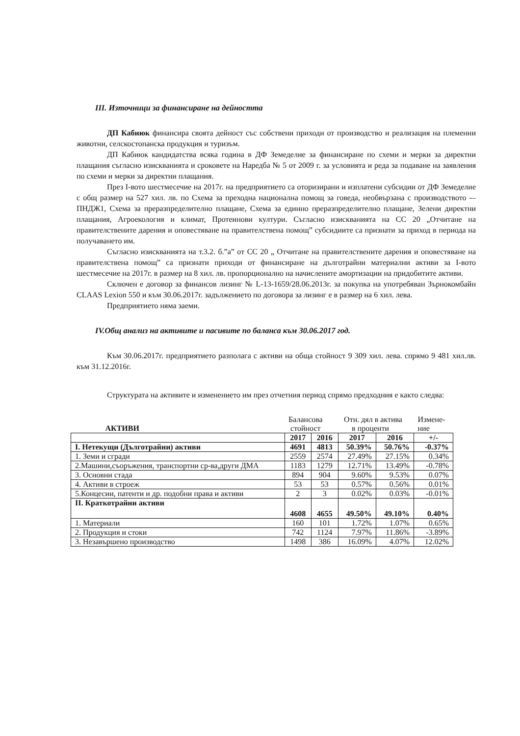III. Източници за финансиране на дейността
ДП Кабиюк финансира своята дейност със собствени приходи от производство и реализация на племенни животни, селскостопанска продукция и туризъм.
ДП Кабиюк кандидатства всяка година в ДФ Земеделие за финансиране по схеми и мерки за директни плащания съгласно изискванията и сроковете на Наредба № 5 от 2009 г. за условията и реда за подаване на заявления по схеми и мерки за директни плащания.
През I-вото шестмесечие на 2017г. на предприятието са оторизирани и изплатени субсидии от ДФ Земеделие с общ размер на 527 хил. лв. по Схема за преходна национална помощ за говеда, необвързана с производството -– ПНДЖ1, Схема за преразпределително плащане, Схема за единно преразпределително плащане, Зелени директни плащания, Агроекология и климат, Протеинови култури. Съгласно изискванията на СС 20 „Отчитане на правителствените дарения и оповестяване на правителствена помощ” субсидиите са признати за приход в периода на получаването им.
Съгласно изискванията на т.3.2. б.”а” от СС 20 „ Отчитане на правителствените дарения и оповестяване на правителствена помощ” са признати приходи от финансиране на дълготрайни материални активи за I-вото шестмесечие на 2017г. в размер на 8 хил. лв. пропорционално на начислените амортизации на придобитите активи.
Сключен е договор за финансов лизинг № L-13-1659/28.06.2013г. за покупка на употребяван Зърнокомбайн CLAAS Lexion 550 и към 30.06.2017г. задължението по договора за лизинг е в размер на 6 хил. лева.
Предприятието няма заеми.
IV.Общ анализ на активите и пасивите по баланса към 30.06.2017 год.
Към 30.06.2017г. предприятието разполага с активи на обща стойност 9 309 хил. лева. спрямо 9 481 хил.лв. към 31.12.2016г.
Структурата на активите и изменението им през отчетния период спрямо предходния е както следва:
| АКТИВИ | Балансова стойност | | Отн. дял в актива в проценти | | Измене- ние |
| | 2017 | 2016 | 2017 | 2016 | +/- |
| I. Нетекущи (Дълготрайни) активи | 4691 | 4813 | 50.39% | 50.76% | -0.37% |
| 1. Земи и сгради | 2559 | 2574 | 27.49% | 27.15% | 0.34% |
| 2.Машини,съоръжения, транспортни ср-ва,други ДМА | 1183 | 1279 | 12.71% | 13.49% | -0.78% |
| 3. Основни стада | 894 | 904 | 9.60% | 9.53% | 0.07% |
| 4. Активи в строеж | 53 | 53 | 0.57% | 0.56% | 0.01% |
| 5.Концесии, патенти и др. подобни права и активи | 2 | 3 | 0.02% | 0.03% | -0.01% |
| II. Краткотрайни активи | 4608 | 4655 | 49.50% | 49.10% | 0.40% |
| 1. Материали | 160 | 101 | 1.72% | 1.07% | 0.65% |
| 2. Продукция и стоки | 742 | 1124 | 7.97% | 11.86% | -3.89% |
| 3. Незавършено производство | 1498 | 386 | 16.09% | 4.07% | 12.02% |